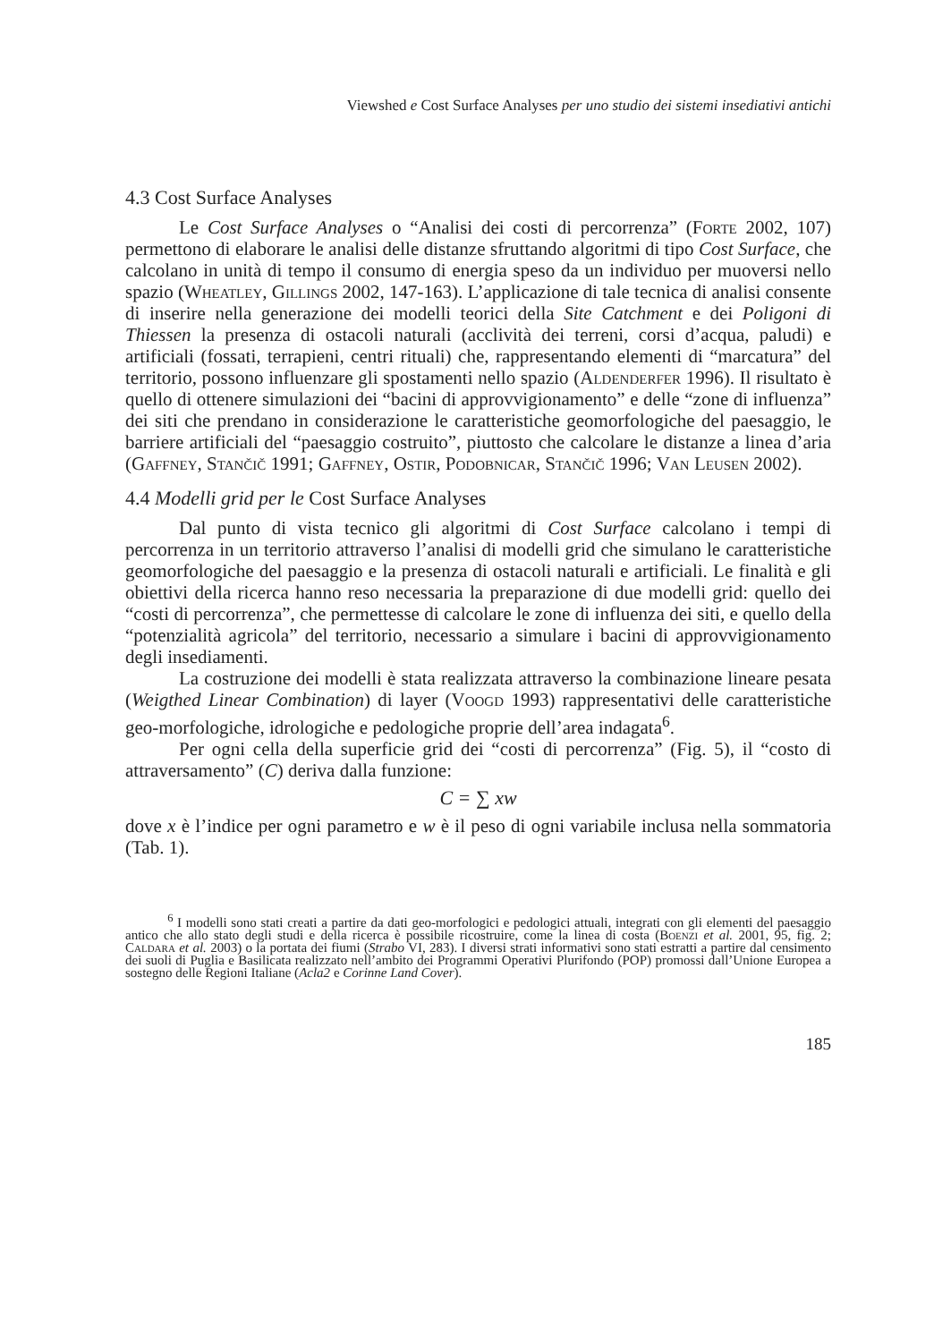Viewshed e Cost Surface Analyses per uno studio dei sistemi insediativi antichi
4.3 Cost Surface Analyses
Le Cost Surface Analyses o “Analisi dei costi di percorrenza” (Forte 2002, 107) permettono di elaborare le analisi delle distanze sfruttando algoritmi di tipo Cost Surface, che calcolano in unità di tempo il consumo di energia speso da un individuo per muoversi nello spazio (Wheatley, Gillings 2002, 147-163). L’applicazione di tale tecnica di analisi consente di inserire nella generazione dei modelli teorici della Site Catchment e dei Poligoni di Thiessen la presenza di ostacoli naturali (acclività dei terreni, corsi d’acqua, paludi) e artificiali (fossati, terrapieni, centri rituali) che, rappresentando elementi di “marcatura” del territorio, possono influenzare gli spostamenti nello spazio (Aldenderfer 1996). Il risultato è quello di ottenere simulazioni dei “bacini di approvvigionamento” e delle “zone di influenza” dei siti che prendano in considerazione le caratteristiche geomorfologiche del paesaggio, le barriere artificiali del “paesaggio costruito”, piuttosto che calcolare le distanze a linea d’aria (Gaffney, Stančič 1991; Gaffney, Ostir, Podobnicar, Stančič 1996; Van Leusen 2002).
4.4 Modelli grid per le Cost Surface Analyses
Dal punto di vista tecnico gli algoritmi di Cost Surface calcolano i tempi di percorrenza in un territorio attraverso l’analisi di modelli grid che simulano le caratteristiche geomorfologiche del paesaggio e la presenza di ostacoli naturali e artificiali. Le finalità e gli obiettivi della ricerca hanno reso necessaria la preparazione di due modelli grid: quello dei “costi di percorrenza”, che permettesse di calcolare le zone di influenza dei siti, e quello della “potenzialità agricola” del territorio, necessario a simulare i bacini di approvvigionamento degli insediamenti.
La costruzione dei modelli è stata realizzata attraverso la combinazione lineare pesata (Weigthed Linear Combination) di layer (Voogd 1993) rappresentativi delle caratteristiche geo-morfologiche, idrologiche e pedologiche proprie dell’area indagata<sup>6</sup>.
Per ogni cella della superficie grid dei “costi di percorrenza” (Fig. 5), il “costo di attraversamento” (C) deriva dalla funzione:
C = ∑ xw
dove x è l’indice per ogni parametro e w è il peso di ogni variabile inclusa nella sommatoria (Tab. 1).
<sup>6</sup> I modelli sono stati creati a partire da dati geo-morfologici e pedologici attuali, integrati con gli elementi del paesaggio antico che allo stato degli studi e della ricerca è possibile ricostruire, come la linea di costa (Boenzi et al. 2001, 95, fig. 2; Caldara et al. 2003) o la portata dei fiumi (Strabo VI, 283). I diversi strati informativi sono stati estratti a partire dal censimento dei suoli di Puglia e Basilicata realizzato nell’ambito dei Programmi Operativi Plurifondo (POP) promossi dall’Unione Europea a sostegno delle Regioni Italiane (Acla2 e Corinne Land Cover).
185